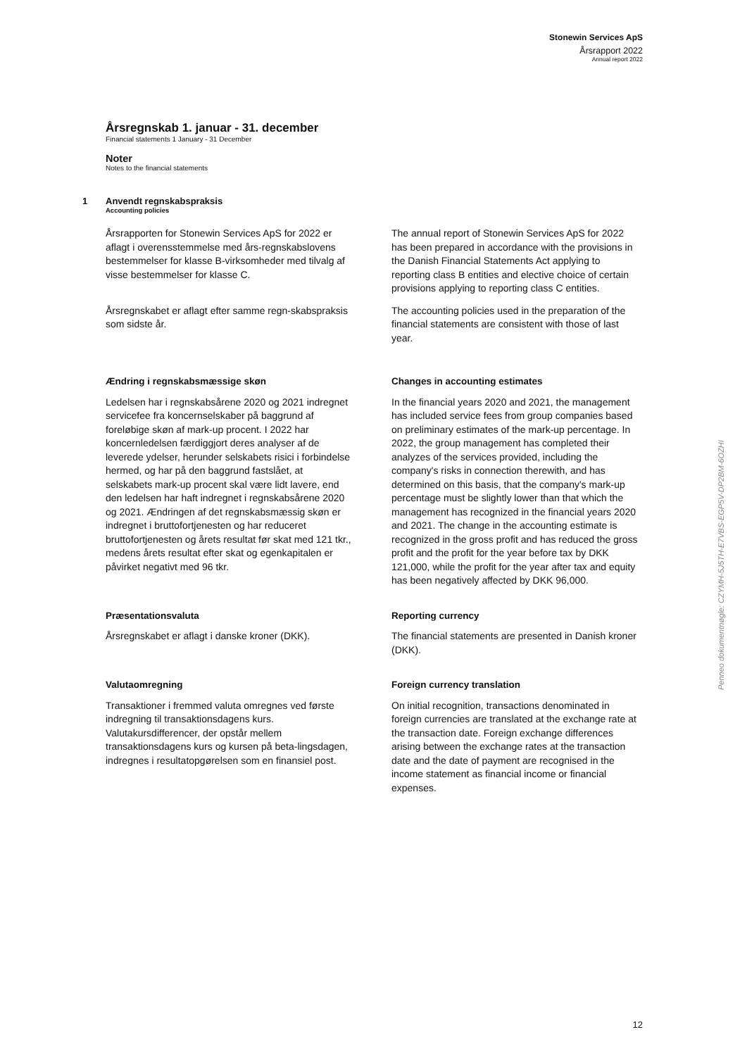Stonewin Services ApS
Årsrapport 2022
Annual report 2022
Årsregnskab 1. januar - 31. december
Financial statements 1 January - 31 December
Noter
Notes to the financial statements
1 Anvendt regnskabspraksis
Accounting policies
Årsrapporten for Stonewin Services ApS for 2022 er aflagt i overensstemmelse med års-regnskabslovens bestemmelser for klasse B-virksomheder med tilvalg af visse bestemmelser for klasse C.
The annual report of Stonewin Services ApS for 2022 has been prepared in accordance with the provisions in the Danish Financial Statements Act applying to reporting class B entities and elective choice of certain provisions applying to reporting class C entities.
Årsregnskabet er aflagt efter samme regn-skabspraksis som sidste år.
The accounting policies used in the preparation of the financial statements are consistent with those of last year.
Ændring i regnskabsmæssige skøn Changes in accounting estimates
Ledelsen har i regnskabsårene 2020 og 2021 indregnet servicefee fra koncernselskaber på baggrund af foreløbige skøn af mark-up procent. I 2022 har koncernledelsen færdiggjort deres analyser af de leverede ydelser, herunder selskabets risici i forbindelse hermed, og har på den baggrund fastslået, at selskabets mark-up procent skal være lidt lavere, end den ledelsen har haft indregnet i regnskabsårene 2020 og 2021. Ændringen af det regnskabsmæssig skøn er indregnet i bruttofortjenesten og har reduceret bruttofortjenesten og årets resultat før skat med 121 tkr., medens årets resultat efter skat og egenkapitalen er påvirket negativt med 96 tkr.
In the financial years 2020 and 2021, the management has included service fees from group companies based on preliminary estimates of the mark-up percentage. In 2022, the group management has completed their analyzes of the services provided, including the company's risks in connection therewith, and has determined on this basis, that the company's mark-up percentage must be slightly lower than that which the management has recognized in the financial years 2020 and 2021. The change in the accounting estimate is recognized in the gross profit and has reduced the gross profit and the profit for the year before tax by DKK 121,000, while the profit for the year after tax and equity has been negatively affected by DKK 96,000.
Præsentationsvaluta Reporting currency
Årsregnskabet er aflagt i danske kroner (DKK).
The financial statements are presented in Danish kroner (DKK).
Valutaomregning Foreign currency translation
Transaktioner i fremmed valuta omregnes ved første indregning til transaktionsdagens kurs. Valutakursdifferencer, der opstår mellem transaktionsdagens kurs og kursen på beta-lingsdagen, indregnes i resultatopgørelsen som en finansiel post.
On initial recognition, transactions denominated in foreign currencies are translated at the exchange rate at the transaction date. Foreign exchange differences arising between the exchange rates at the transaction date and the date of payment are recognised in the income statement as financial income or financial expenses.
Penneo dokumentnøgle: CZYMH-5J5TH-E7VBS-EGP5V-DP2BM-6OZHI
12